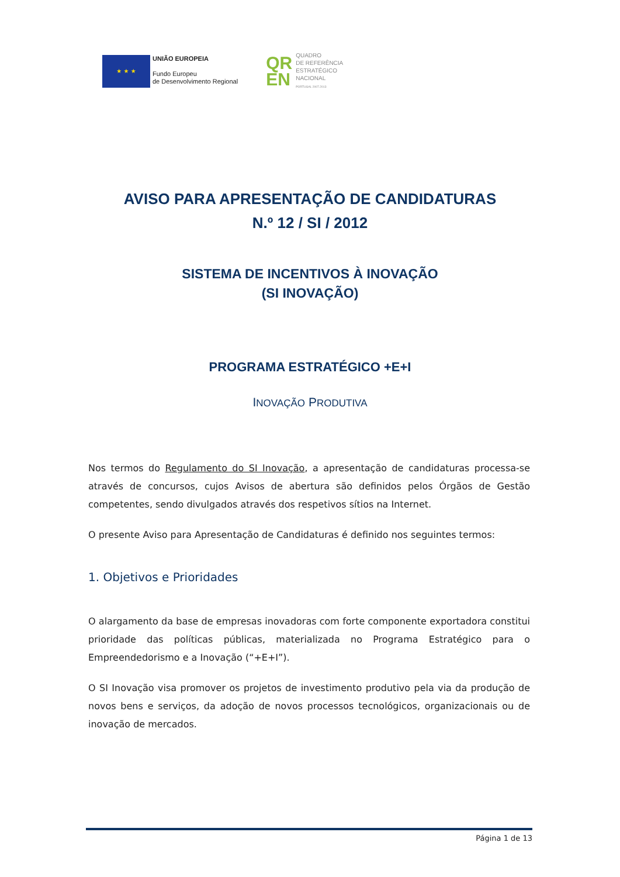★ ★ ★
UNIÃO EUROPEIA
Fundo Europeu
de Desenvolvimento Regional
QR
EN
QUADRO
DE REFERÊNCIA
ESTRATÉGICO
NACIONAL
PORTUGAL 2007.2013
AVISO PARA APRESENTAÇÃO DE CANDIDATURAS
N.º 12 / SI / 2012
SISTEMA DE INCENTIVOS À INOVAÇÃO
(SI INOVAÇÃO)
PROGRAMA ESTRATÉGICO +E+I
INOVAÇÃO PRODUTIVA
Nos termos do Regulamento do SI Inovação, a apresentação de candidaturas processa-se através de concursos, cujos Avisos de abertura são definidos pelos Órgãos de Gestão competentes, sendo divulgados através dos respetivos sítios na Internet.
O presente Aviso para Apresentação de Candidaturas é definido nos seguintes termos:
1. Objetivos e Prioridades
O alargamento da base de empresas inovadoras com forte componente exportadora constitui prioridade das políticas públicas, materializada no Programa Estratégico para o Empreendedorismo e a Inovação (“+E+I”).
O SI Inovação visa promover os projetos de investimento produtivo pela via da produção de novos bens e serviços, da adoção de novos processos tecnológicos, organizacionais ou de inovação de mercados.
Página 1 de 13